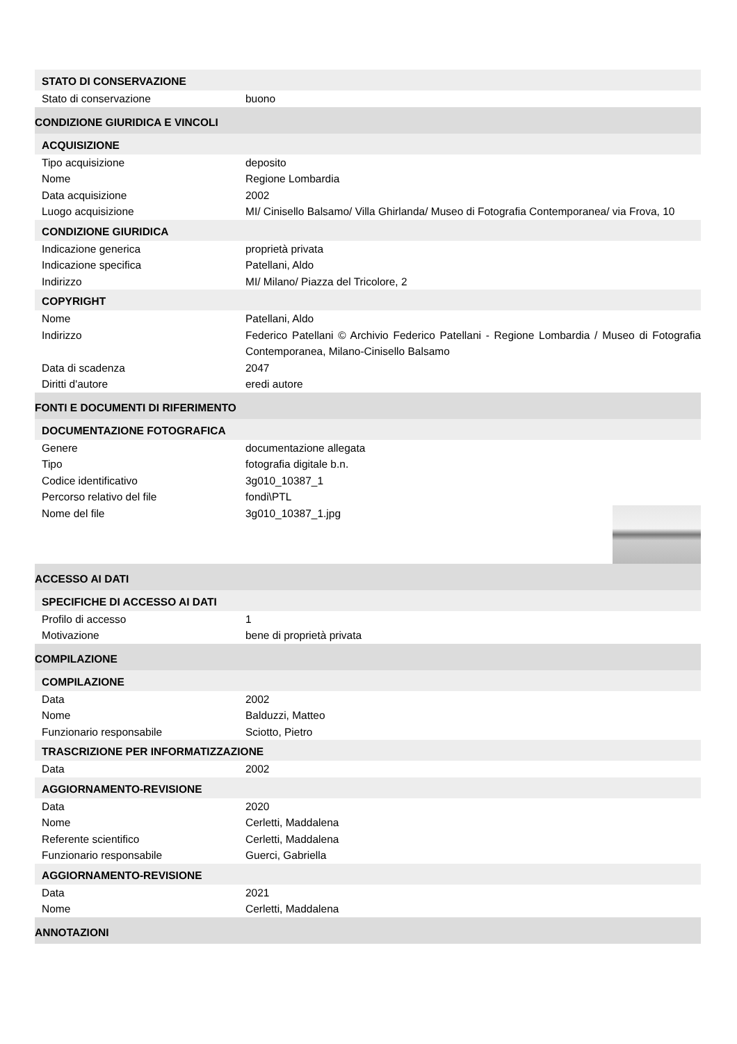STATO DI CONSERVAZIONE
| Stato di conservazione | buono |
CONDIZIONE GIURIDICA E VINCOLI
ACQUISIZIONE
| Tipo acquisizione | deposito |
| Nome | Regione Lombardia |
| Data acquisizione | 2002 |
| Luogo acquisizione | MI/ Cinisello Balsamo/ Villa Ghirlanda/ Museo di Fotografia Contemporanea/ via Frova, 10 |
CONDIZIONE GIURIDICA
| Indicazione generica | proprietà privata |
| Indicazione specifica | Patellani, Aldo |
| Indirizzo | MI/ Milano/ Piazza del Tricolore, 2 |
COPYRIGHT
| Nome | Patellani, Aldo |
| Indirizzo | Federico Patellani © Archivio Federico Patellani - Regione Lombardia / Museo di Fotografia Contemporanea, Milano-Cinisello Balsamo |
| Data di scadenza | 2047 |
| Diritti d'autore | eredi autore |
FONTI E DOCUMENTI DI RIFERIMENTO
DOCUMENTAZIONE FOTOGRAFICA
| Genere | documentazione allegata |
| Tipo | fotografia digitale b.n. |
| Codice identificativo | 3g010_10387_1 |
| Percorso relativo del file | fondi\PTL |
| Nome del file | 3g010_10387_1.jpg |
ACCESSO AI DATI
SPECIFICHE DI ACCESSO AI DATI
| Profilo di accesso | 1 |
| Motivazione | bene di proprietà privata |
COMPILAZIONE
COMPILAZIONE
| Data | 2002 |
| Nome | Balduzzi, Matteo |
| Funzionario responsabile | Sciotto, Pietro |
TRASCRIZIONE PER INFORMATIZZAZIONE
| Data | 2002 |
AGGIORNAMENTO-REVISIONE
| Data | 2020 |
| Nome | Cerletti, Maddalena |
| Referente scientifico | Cerletti, Maddalena |
| Funzionario responsabile | Guerci, Gabriella |
AGGIORNAMENTO-REVISIONE
| Data | 2021 |
| Nome | Cerletti, Maddalena |
ANNOTAZIONI